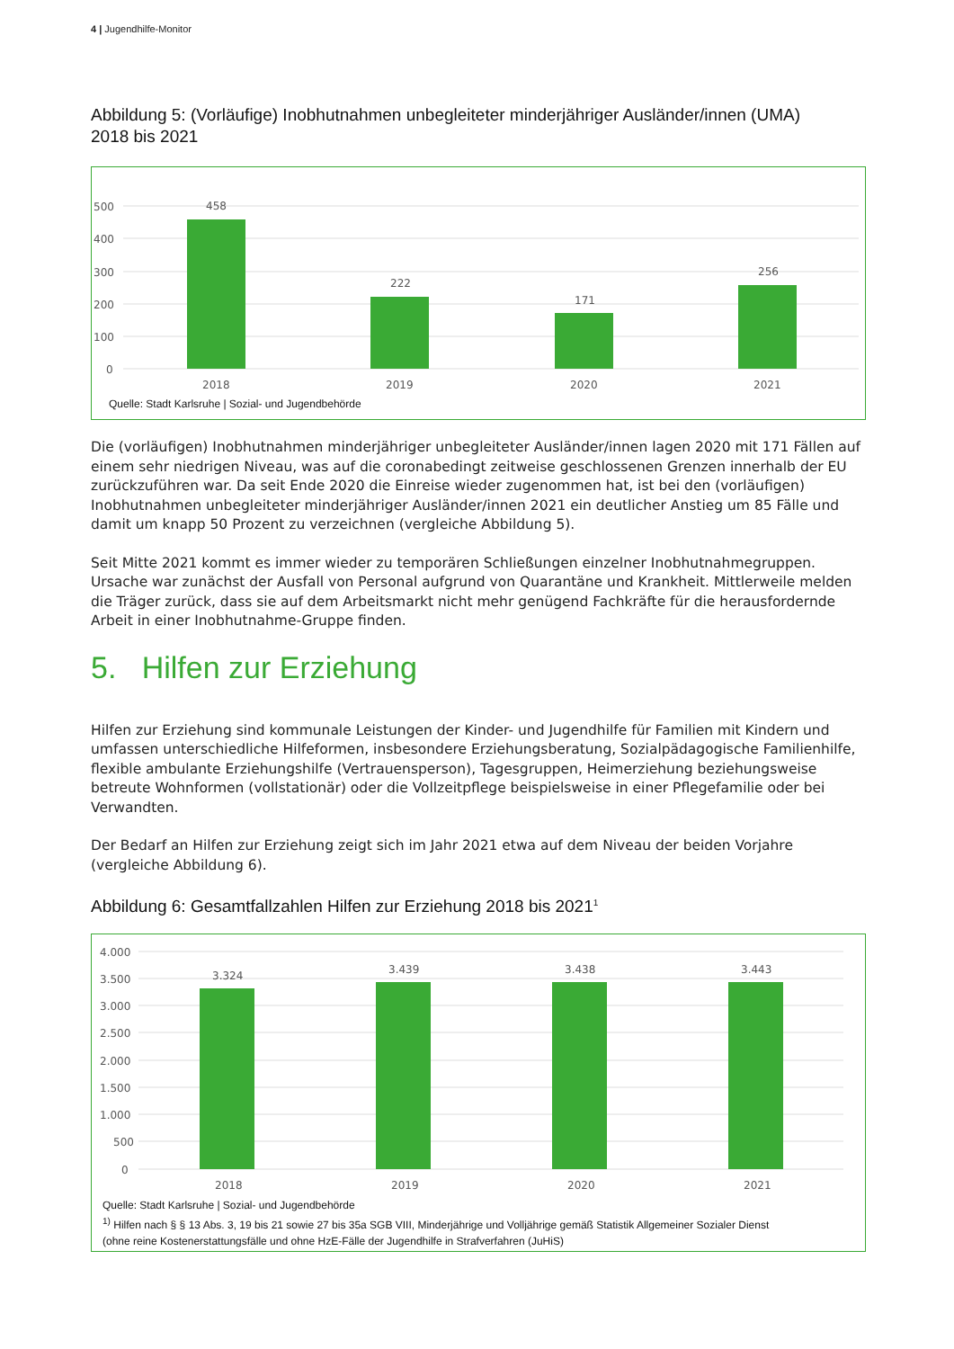4 | Jugendhilfe-Monitor
Abbildung 5: (Vorläufige) Inobhutnahmen unbegleiteter minderjähriger Ausländer/innen (UMA)
2018 bis 2021
500
400
300
200
100
0
458
222
171
256
2018
2019
2020
2021
Quelle: Stadt Karlsruhe | Sozial- und Jugendbehörde
Die (vorläufigen) Inobhutnahmen minderjähriger unbegleiteter Ausländer/innen lagen 2020 mit 171 Fällen auf einem sehr niedrigen Niveau, was auf die coronabedingt zeitweise geschlossenen Grenzen innerhalb der EU zurückzuführen war. Da seit Ende 2020 die Einreise wieder zugenommen hat, ist bei den (vorläufigen) Inobhutnahmen unbegleiteter minderjähriger Ausländer/innen 2021 ein deutlicher Anstieg um 85 Fälle und damit um knapp 50 Prozent zu verzeichnen (vergleiche Abbildung 5).
Seit Mitte 2021 kommt es immer wieder zu temporären Schließungen einzelner Inobhutnahmegruppen. Ursache war zunächst der Ausfall von Personal aufgrund von Quarantäne und Krankheit. Mittlerweile melden die Träger zurück, dass sie auf dem Arbeitsmarkt nicht mehr genügend Fachkräfte für die herausfordernde Arbeit in einer Inobhutnahme-Gruppe finden.
5. Hilfen zur Erziehung
Hilfen zur Erziehung sind kommunale Leistungen der Kinder- und Jugendhilfe für Familien mit Kindern und umfassen unterschiedliche Hilfeformen, insbesondere Erziehungsberatung, Sozialpädagogische Familienhilfe, flexible ambulante Erziehungshilfe (Vertrauensperson), Tagesgruppen, Heimerziehung beziehungsweise betreute Wohnformen (vollstationär) oder die Vollzeitpflege beispielsweise in einer Pflegefamilie oder bei Verwandten.
Der Bedarf an Hilfen zur Erziehung zeigt sich im Jahr 2021 etwa auf dem Niveau der beiden Vorjahre (vergleiche Abbildung 6).
Abbildung 6: Gesamtfallzahlen Hilfen zur Erziehung 2018 bis 2021<sup>1</sup>
4.000
3.500
3.000
2.500
2.000
1.500
1.000
500
0
3.324
3.439
3.438
3.443
2018
2019
2020
2021
Quelle: Stadt Karlsruhe | Sozial- und Jugendbehörde
<sup>1)</sup> Hilfen nach § § 13 Abs. 3, 19 bis 21 sowie 27 bis 35a SGB VIII, Minderjährige und Volljährige gemäß Statistik Allgemeiner Sozialer Dienst
(ohne reine Kostenerstattungsfälle und ohne HzE-Fälle der Jugendhilfe in Strafverfahren (JuHiS)